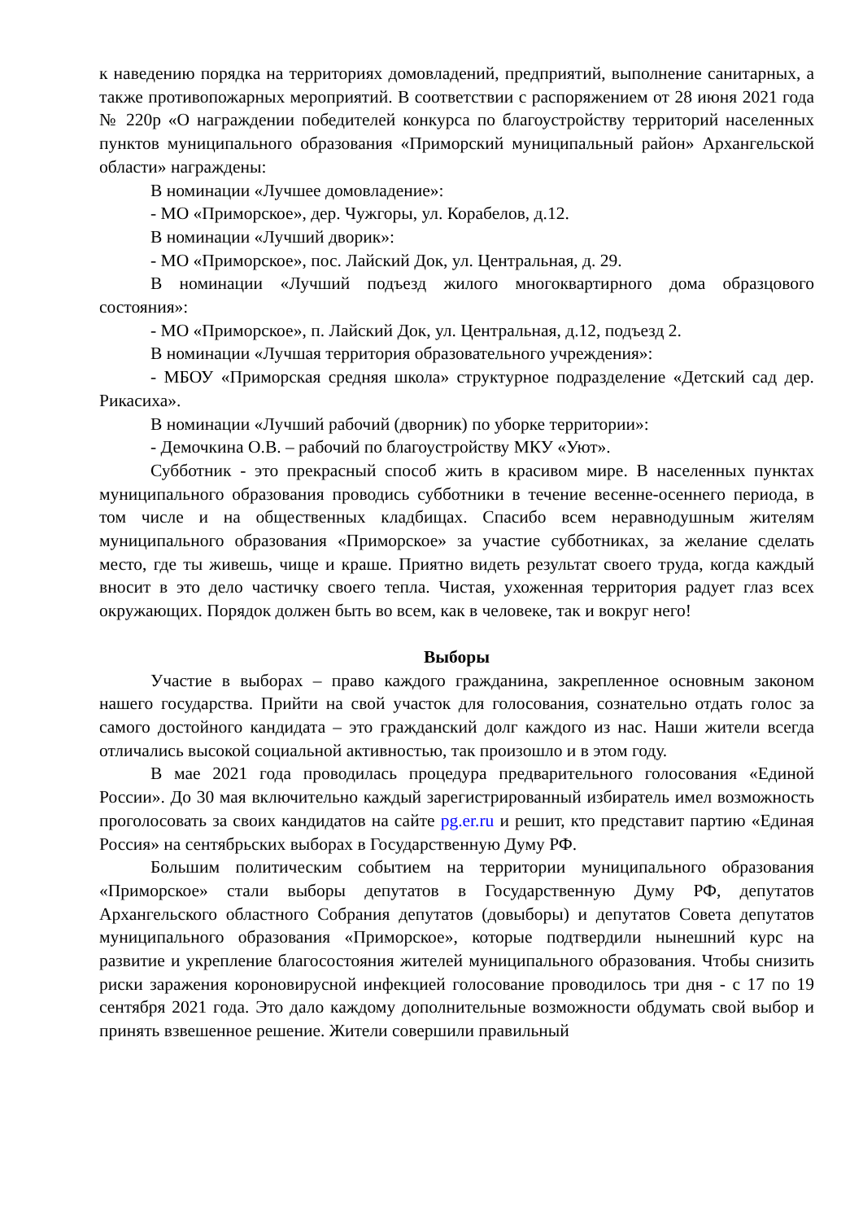к наведению порядка на территориях домовладений, предприятий, выполнение санитарных, а также противопожарных мероприятий. В соответствии с распоряжением от 28 июня 2021 года № 220р «О награждении победителей конкурса по благоустройству территорий населенных пунктов муниципального образования «Приморский муниципальный район» Архангельской области» награждены:
В номинации «Лучшее домовладение»:
- МО «Приморское», дер. Чужгоры, ул. Корабелов, д.12.
В номинации «Лучший дворик»:
- МО «Приморское», пос. Лайский Док, ул. Центральная, д. 29.
В номинации «Лучший подъезд жилого многоквартирного дома образцового состояния»:
- МО «Приморское», п. Лайский Док, ул. Центральная, д.12, подъезд 2.
В номинации «Лучшая территория образовательного учреждения»:
- МБОУ «Приморская средняя школа» структурное подразделение «Детский сад дер. Рикасиха».
В номинации «Лучший рабочий (дворник) по уборке территории»:
- Демочкина О.В. – рабочий по благоустройству МКУ «Уют».
Субботник - это прекрасный способ жить в красивом мире. В населенных пунктах муниципального образования проводись субботники в течение весенне-осеннего периода, в том числе и на общественных кладбищах. Спасибо всем неравнодушным жителям муниципального образования «Приморское» за участие субботниках, за желание сделать место, где ты живешь, чище и краше. Приятно видеть результат своего труда, когда каждый вносит в это дело частичку своего тепла. Чистая, ухоженная территория радует глаз всех окружающих. Порядок должен быть во всем, как в человеке, так и вокруг него!
Выборы
Участие в выборах – право каждого гражданина, закрепленное основным законом нашего государства. Прийти на свой участок для голосования, сознательно отдать голос за самого достойного кандидата – это гражданский долг каждого из нас. Наши жители всегда отличались высокой социальной активностью, так произошло и в этом году.
В мае 2021 года проводилась процедура предварительного голосования «Единой России». До 30 мая включительно каждый зарегистрированный избиратель имел возможность проголосовать за своих кандидатов на сайте pg.er.ru и решит, кто представит партию «Единая Россия» на сентябрьских выборах в Государственную Думу РФ.
Большим политическим событием на территории муниципального образования «Приморское» стали выборы депутатов в Государственную Думу РФ, депутатов Архангельского областного Собрания депутатов (довыборы) и депутатов Совета депутатов муниципального образования «Приморское», которые подтвердили нынешний курс на развитие и укрепление благосостояния жителей муниципального образования. Чтобы снизить риски заражения короновирусной инфекцией голосование проводилось три дня - с 17 по 19 сентября 2021 года. Это дало каждому дополнительные возможности обдумать свой выбор и принять взвешенное решение. Жители совершили правильный